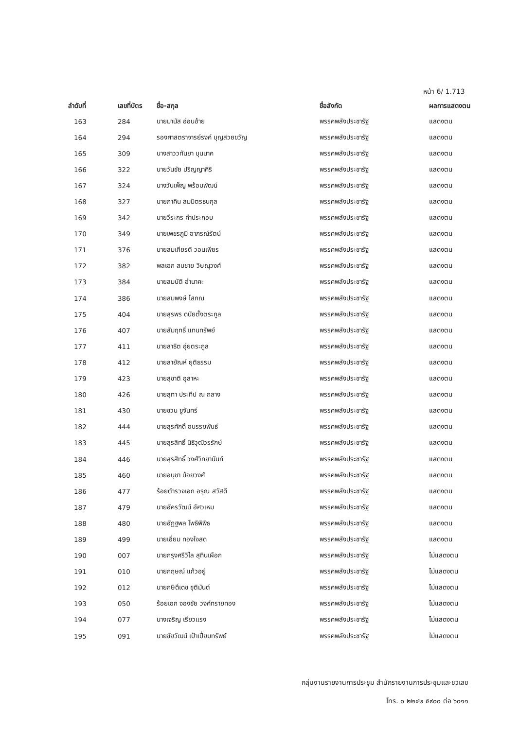หน้า 6/ 1.713
| ลำดับที่ | เลขที่บัตร | ชื่อ-สกุล | ชื่อสังกัด | ผลการแสดงตน |
| --- | --- | --- | --- | --- |
| 163 | 284 | นายมานัส อ่อนอ้าย | พรรคพลังประชารัฐ | แสดงตน |
| 164 | 294 | รองศาสตราจารย์รงค์ บุญสวยขวัญ | พรรคพลังประชารัฐ | แสดงตน |
| 165 | 309 | นางสาววทันยา บุนนาค | พรรคพลังประชารัฐ | แสดงตน |
| 166 | 322 | นายวันชัย ปริญญาศิริ | พรรคพลังประชารัฐ | แสดงตน |
| 167 | 324 | นางวันเพ็ญ พร้อมพัฒน์ | พรรคพลังประชารัฐ | แสดงตน |
| 168 | 327 | นายภาคิน สมมิตรธนกุล | พรรคพลังประชารัฐ | แสดงตน |
| 169 | 342 | นายวีระกร คำประกอบ | พรรคพลังประชารัฐ | แสดงตน |
| 170 | 349 | นายเพชรภูมิ อาภรณ์รัตน์ | พรรคพลังประชารัฐ | แสดงตน |
| 171 | 376 | นายสมเกียรติ วอนเพียร | พรรคพลังประชารัฐ | แสดงตน |
| 172 | 382 | พลเอก สมชาย วิษณุวงศ์ | พรรคพลังประชารัฐ | แสดงตน |
| 173 | 384 | นายสมบัติ อำนาคะ | พรรคพลังประชารัฐ | แสดงตน |
| 174 | 386 | นายสมพงษ์ โสภณ | พรรคพลังประชารัฐ | แสดงตน |
| 175 | 404 | นายสุรพร ดนัยตั้งตระกูล | พรรคพลังประชารัฐ | แสดงตน |
| 176 | 407 | นายสัมฤทธิ์ แทนทรัพย์ | พรรคพลังประชารัฐ | แสดงตน |
| 177 | 411 | นายสาธิต อุ่ยตระกูล | พรรคพลังประชารัฐ | แสดงตน |
| 178 | 412 | นายสายัณห์ ยุติธรรม | พรรคพลังประชารัฐ | แสดงตน |
| 179 | 423 | นายสุชาติ อุสาหะ | พรรคพลังประชารัฐ | แสดงตน |
| 180 | 426 | นายสุทา ประทีป ณ ถลาง | พรรคพลังประชารัฐ | แสดงตน |
| 181 | 430 | นายชวน ชูจันทร์ | พรรคพลังประชารัฐ | แสดงตน |
| 182 | 444 | นายสุรศักดิ์ อนรรฆพันธ์ | พรรคพลังประชารัฐ | แสดงตน |
| 183 | 445 | นายสุรสิทธิ์ นิธิวุฒิวรรักษ์ | พรรคพลังประชารัฐ | แสดงตน |
| 184 | 446 | นายสุรสิทธิ์ วงศ์วิทยานันท์ | พรรคพลังประชารัฐ | แสดงตน |
| 185 | 460 | นายอนุชา น้อยวงศ์ | พรรคพลังประชารัฐ | แสดงตน |
| 186 | 477 | ร้อยตำรวจเอก อรุณ สวัสดี | พรรคพลังประชารัฐ | แสดงตน |
| 187 | 479 | นายอัครวัฒน์ อัศวเหม | พรรคพลังประชารัฐ | แสดงตน |
| 188 | 480 | นายอัฏฐพล โพธิพิพิธ | พรรคพลังประชารัฐ | แสดงตน |
| 189 | 499 | นายเอี่ยม ทองใจสด | พรรคพลังประชารัฐ | แสดงตน |
| 190 | 007 | นายกรุงศรีวิไล สุทินเผือก | พรรคพลังประชารัฐ | ไม่แสดงตน |
| 191 | 010 | นายกฤษณ์ แก้วอยู่ | พรรคพลังประชารัฐ | ไม่แสดงตน |
| 192 | 012 | นายกษิดิ์เดช ชุติมันต์ | พรรคพลังประชารัฐ | ไม่แสดงตน |
| 193 | 050 | ร้อยเอก จองชัย วงศ์ทรายทอง | พรรคพลังประชารัฐ | ไม่แสดงตน |
| 194 | 077 | นางเจริญ เรียวแรง | พรรคพลังประชารัฐ | ไม่แสดงตน |
| 195 | 091 | นายชัยวัฒน์ เป้าเปี่ยมทรัพย์ | พรรคพลังประชารัฐ | ไม่แสดงตน |
กลุ่มงานรายงานการประชุม สำนักรายงานการประชุมและชวเลข
โทร. ๐ ๒๒๔๒ ๕๙๐๐ ต่อ ๖๐๑๑